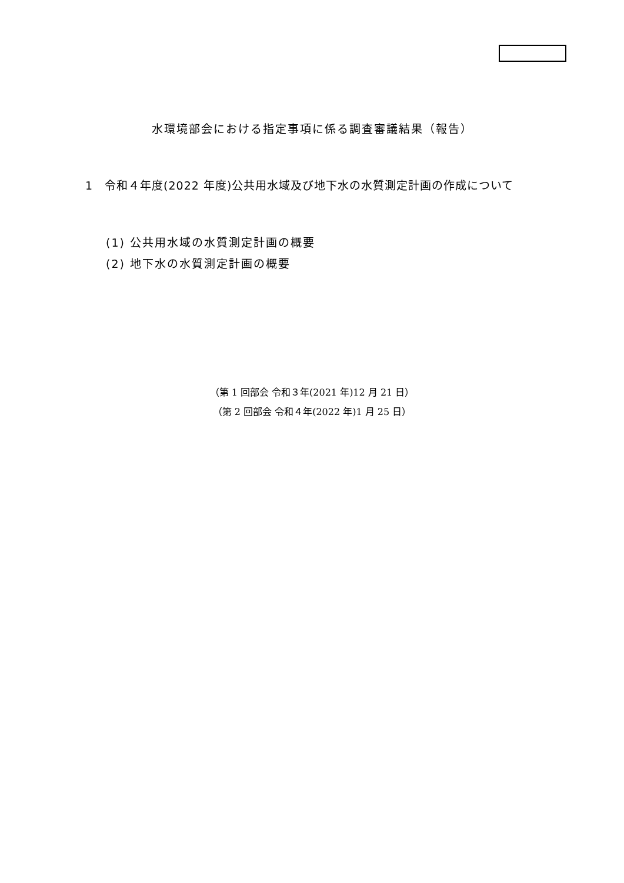水環境部会における指定事項に係る調査審議結果（報告）
1　令和４年度(2022 年度)公共用水域及び地下水の水質測定計画の作成について
(1) 公共用水域の水質測定計画の概要
(2) 地下水の水質測定計画の概要
（第 1 回部会 令和３年(2021 年)12 月 21 日）
（第 2 回部会 令和４年(2022 年)1 月 25 日）